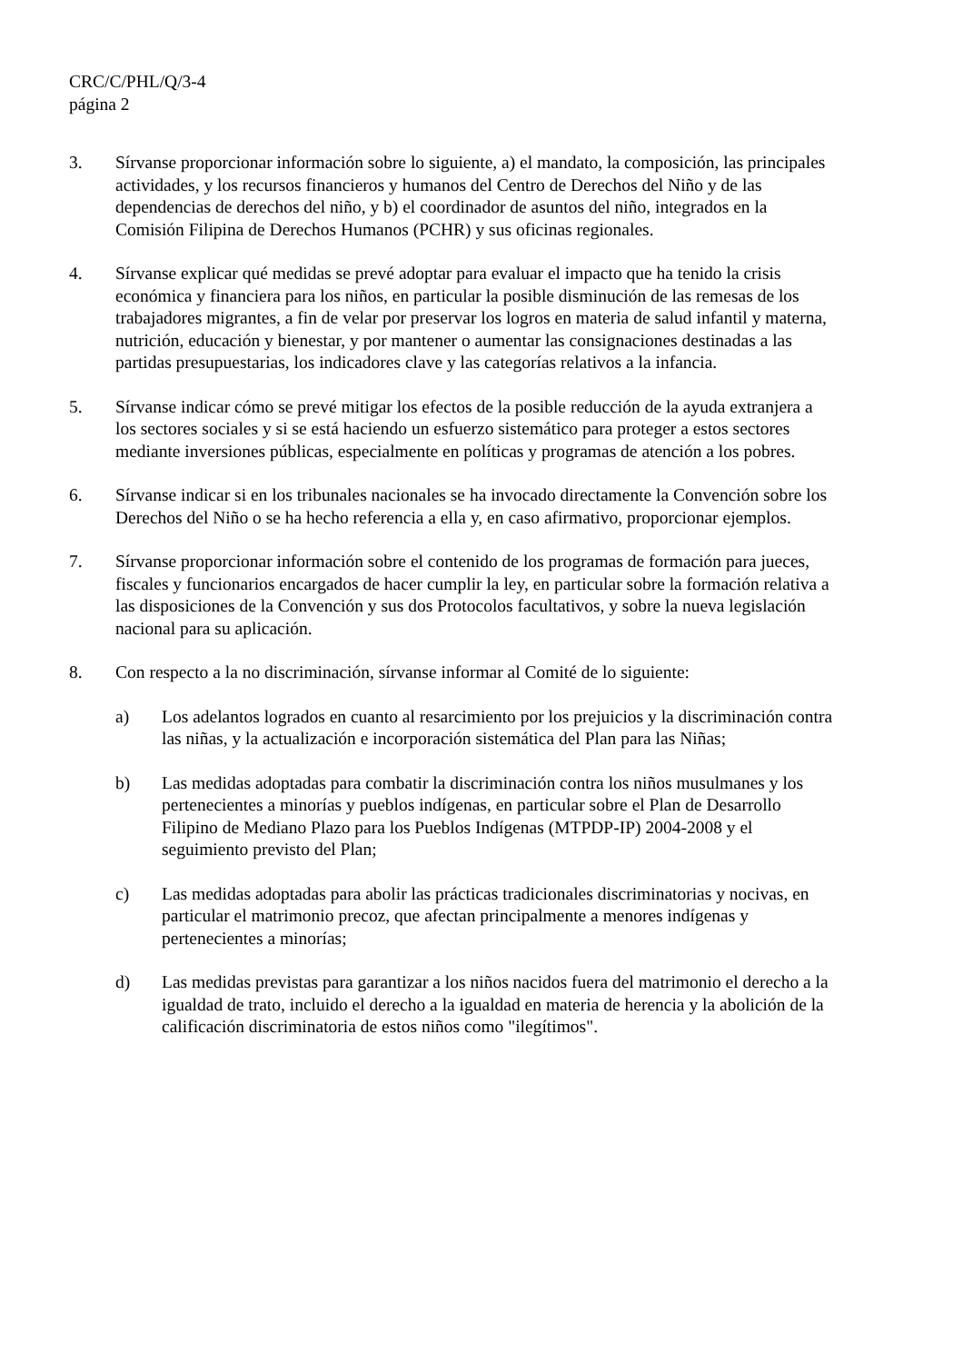CRC/C/PHL/Q/3-4
página 2
3. Sírvanse proporcionar información sobre lo siguiente, a) el mandato, la composición, las principales actividades, y los recursos financieros y humanos del Centro de Derechos del Niño y de las dependencias de derechos del niño, y b) el coordinador de asuntos del niño, integrados en la Comisión Filipina de Derechos Humanos (PCHR) y sus oficinas regionales.
4. Sírvanse explicar qué medidas se prevé adoptar para evaluar el impacto que ha tenido la crisis económica y financiera para los niños, en particular la posible disminución de las remesas de los trabajadores migrantes, a fin de velar por preservar los logros en materia de salud infantil y materna, nutrición, educación y bienestar, y por mantener o aumentar las consignaciones destinadas a las partidas presupuestarias, los indicadores clave y las categorías relativos a la infancia.
5. Sírvanse indicar cómo se prevé mitigar los efectos de la posible reducción de la ayuda extranjera a los sectores sociales y si se está haciendo un esfuerzo sistemático para proteger a estos sectores mediante inversiones públicas, especialmente en políticas y programas de atención a los pobres.
6. Sírvanse indicar si en los tribunales nacionales se ha invocado directamente la Convención sobre los Derechos del Niño o se ha hecho referencia a ella y, en caso afirmativo, proporcionar ejemplos.
7. Sírvanse proporcionar información sobre el contenido de los programas de formación para jueces, fiscales y funcionarios encargados de hacer cumplir la ley, en particular sobre la formación relativa a las disposiciones de la Convención y sus dos Protocolos facultativos, y sobre la nueva legislación nacional para su aplicación.
8. Con respecto a la no discriminación, sírvanse informar al Comité de lo siguiente:
a) Los adelantos logrados en cuanto al resarcimiento por los prejuicios y la discriminación contra las niñas, y la actualización e incorporación sistemática del Plan para las Niñas;
b) Las medidas adoptadas para combatir la discriminación contra los niños musulmanes y los pertenecientes a minorías y pueblos indígenas, en particular sobre el Plan de Desarrollo Filipino de Mediano Plazo para los Pueblos Indígenas (MTPDP-IP) 2004-2008 y el seguimiento previsto del Plan;
c) Las medidas adoptadas para abolir las prácticas tradicionales discriminatorias y nocivas, en particular el matrimonio precoz, que afectan principalmente a menores indígenas y pertenecientes a minorías;
d) Las medidas previstas para garantizar a los niños nacidos fuera del matrimonio el derecho a la igualdad de trato, incluido el derecho a la igualdad en materia de herencia y la abolición de la calificación discriminatoria de estos niños como "ilegítimos".